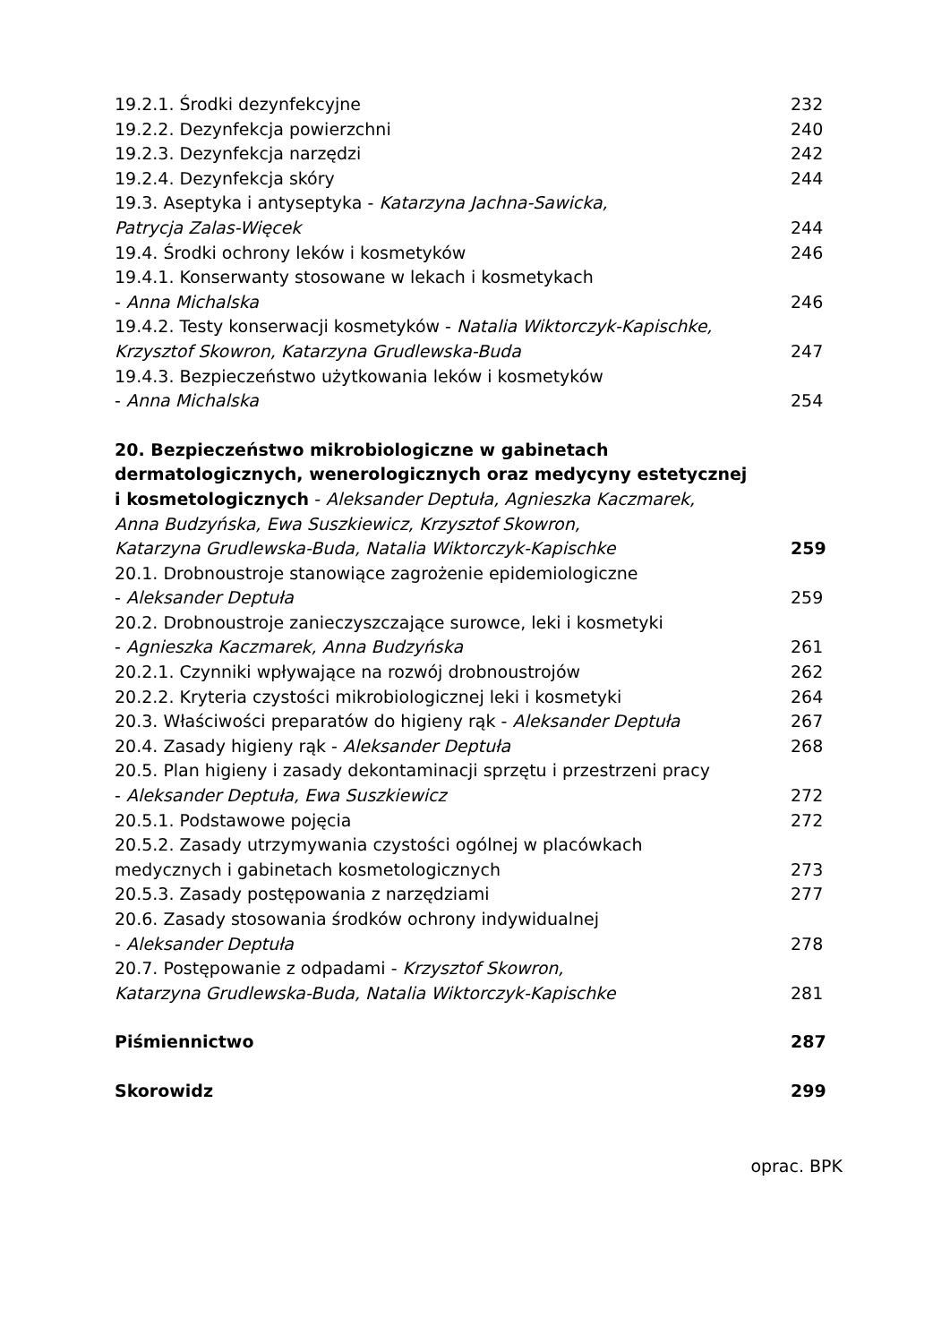19.2.1. Środki dezynfekcyjne 232
19.2.2. Dezynfekcja powierzchni 240
19.2.3. Dezynfekcja narzędzi 242
19.2.4. Dezynfekcja skóry 244
19.3. Aseptyka i antyseptyka - Katarzyna Jachna-Sawicka,
Patrycja Zalas-Więcek 244
19.4. Środki ochrony leków i kosmetyków 246
19.4.1. Konserwanty stosowane w lekach i kosmetykach
- Anna Michalska 246
19.4.2. Testy konserwacji kosmetyków - Natalia Wiktorczyk-Kapischke,
Krzysztof Skowron, Katarzyna Grudlewska-Buda 247
19.4.3. Bezpieczeństwo użytkowania leków i kosmetyków
- Anna Michalska 254
20. Bezpieczeństwo mikrobiologiczne w gabinetach
dermatologicznych, wenerologicznych oraz medycyny estetycznej
i kosmetologicznych - Aleksander Deptuła, Agnieszka Kaczmarek,
Anna Budzyńska, Ewa Suszkiewicz, Krzysztof Skowron,
Katarzyna Grudlewska-Buda, Natalia Wiktorczyk-Kapischke 259
20.1. Drobnoustroje stanowiące zagrożenie epidemiologiczne
- Aleksander Deptuła 259
20.2. Drobnoustroje zanieczyszczające surowce, leki i kosmetyki
- Agnieszka Kaczmarek, Anna Budzyńska 261
20.2.1. Czynniki wpływające na rozwój drobnoustrojów 262
20.2.2. Kryteria czystości mikrobiologicznej leki i kosmetyki 264
20.3. Właściwości preparatów do higieny rąk - Aleksander Deptuła 267
20.4. Zasady higieny rąk - Aleksander Deptuła 268
20.5. Plan higieny i zasady dekontaminacji sprzętu i przestrzeni pracy
- Aleksander Deptuła, Ewa Suszkiewicz 272
20.5.1. Podstawowe pojęcia 272
20.5.2. Zasady utrzymywania czystości ogólnej w placówkach
medycznych i gabinetach kosmetologicznych 273
20.5.3. Zasady postępowania z narzędziami 277
20.6. Zasady stosowania środków ochrony indywidualnej
- Aleksander Deptuła 278
20.7. Postępowanie z odpadami - Krzysztof Skowron,
Katarzyna Grudlewska-Buda, Natalia Wiktorczyk-Kapischke 281
Piśmiennictwo 287
Skorowidz 299
oprac. BPK